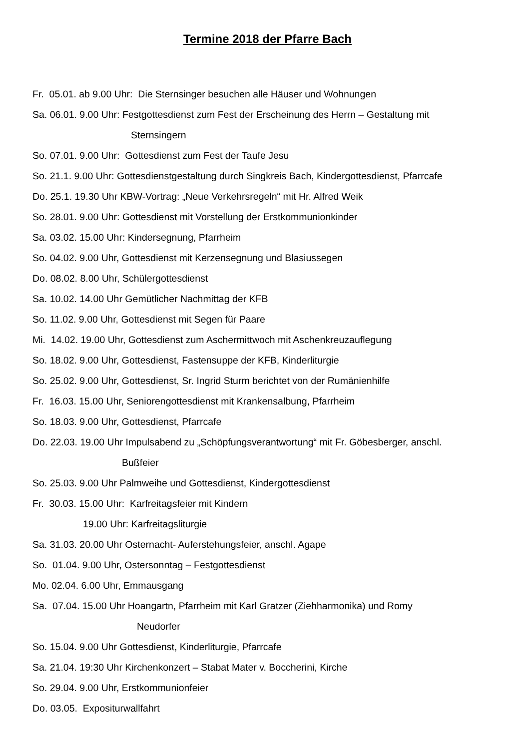Termine 2018 der Pfarre Bach
Fr. 05.01. ab 9.00 Uhr: Die Sternsinger besuchen alle Häuser und Wohnungen
Sa. 06.01. 9.00 Uhr: Festgottesdienst zum Fest der Erscheinung des Herrn – Gestaltung mit
Sternsingern
So. 07.01. 9.00 Uhr: Gottesdienst zum Fest der Taufe Jesu
So. 21.1. 9.00 Uhr: Gottesdienstgestaltung durch Singkreis Bach, Kindergottesdienst, Pfarrcafe
Do. 25.1. 19.30 Uhr KBW-Vortrag: „Neue Verkehrsregeln“ mit Hr. Alfred Weik
So. 28.01. 9.00 Uhr: Gottesdienst mit Vorstellung der Erstkommunionkinder
Sa. 03.02. 15.00 Uhr: Kindersegnung, Pfarrheim
So. 04.02. 9.00 Uhr, Gottesdienst mit Kerzensegnung und Blasiussegen
Do. 08.02. 8.00 Uhr, Schülergottesdienst
Sa. 10.02. 14.00 Uhr Gemütlicher Nachmittag der KFB
So. 11.02. 9.00 Uhr, Gottesdienst mit Segen für Paare
Mi. 14.02. 19.00 Uhr, Gottesdienst zum Aschermittwoch mit Aschenkreuzauflegung
So. 18.02. 9.00 Uhr, Gottesdienst, Fastensuppe der KFB, Kinderliturgie
So. 25.02. 9.00 Uhr, Gottesdienst, Sr. Ingrid Sturm berichtet von der Rumänienhilfe
Fr. 16.03. 15.00 Uhr, Seniorengottesdienst mit Krankensalbung, Pfarrheim
So. 18.03. 9.00 Uhr, Gottesdienst, Pfarrcafe
Do. 22.03. 19.00 Uhr Impulsabend zu „Schöpfungsverantwortung“ mit Fr. Göbesberger, anschl.
Bußfeier
So. 25.03. 9.00 Uhr Palmweihe und Gottesdienst, Kindergottesdienst
Fr. 30.03. 15.00 Uhr: Karfreitagsfeier mit Kindern
19.00 Uhr: Karfreitagsliturgie
Sa. 31.03. 20.00 Uhr Osternacht- Auferstehungsfeier, anschl. Agape
So. 01.04. 9.00 Uhr, Ostersonntag – Festgottesdienst
Mo. 02.04. 6.00 Uhr, Emmausgang
Sa. 07.04. 15.00 Uhr Hoangartn, Pfarrheim mit Karl Gratzer (Ziehharmonika) und Romy
Neudorfer
So. 15.04. 9.00 Uhr Gottesdienst, Kinderliturgie, Pfarrcafe
Sa. 21.04. 19:30 Uhr Kirchenkonzert – Stabat Mater v. Boccherini, Kirche
So. 29.04. 9.00 Uhr, Erstkommunionfeier
Do. 03.05. Expositurwallfahrt